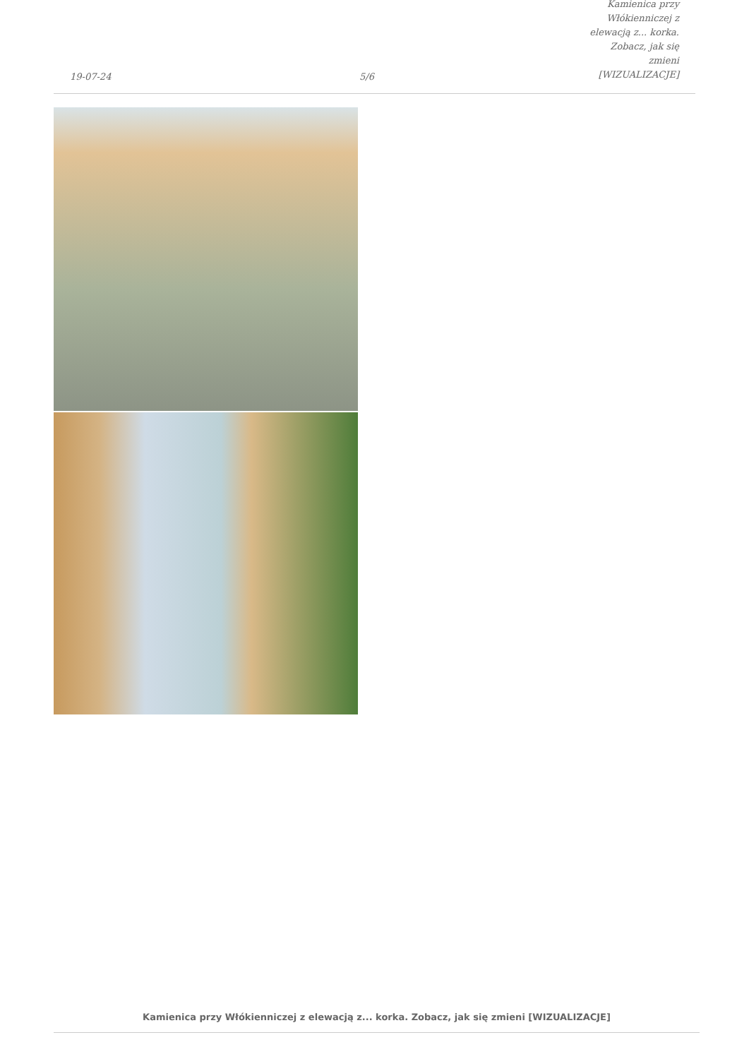19-07-24
5/6
Kamienica przy Włókienniczej z
elewacją z... korka. Zobacz, jak się
zmieni [WIZUALIZACJE]
Kamienica przy Włókienniczej z elewacją z... korka. Zobacz, jak się zmieni [WIZUALIZACJE]